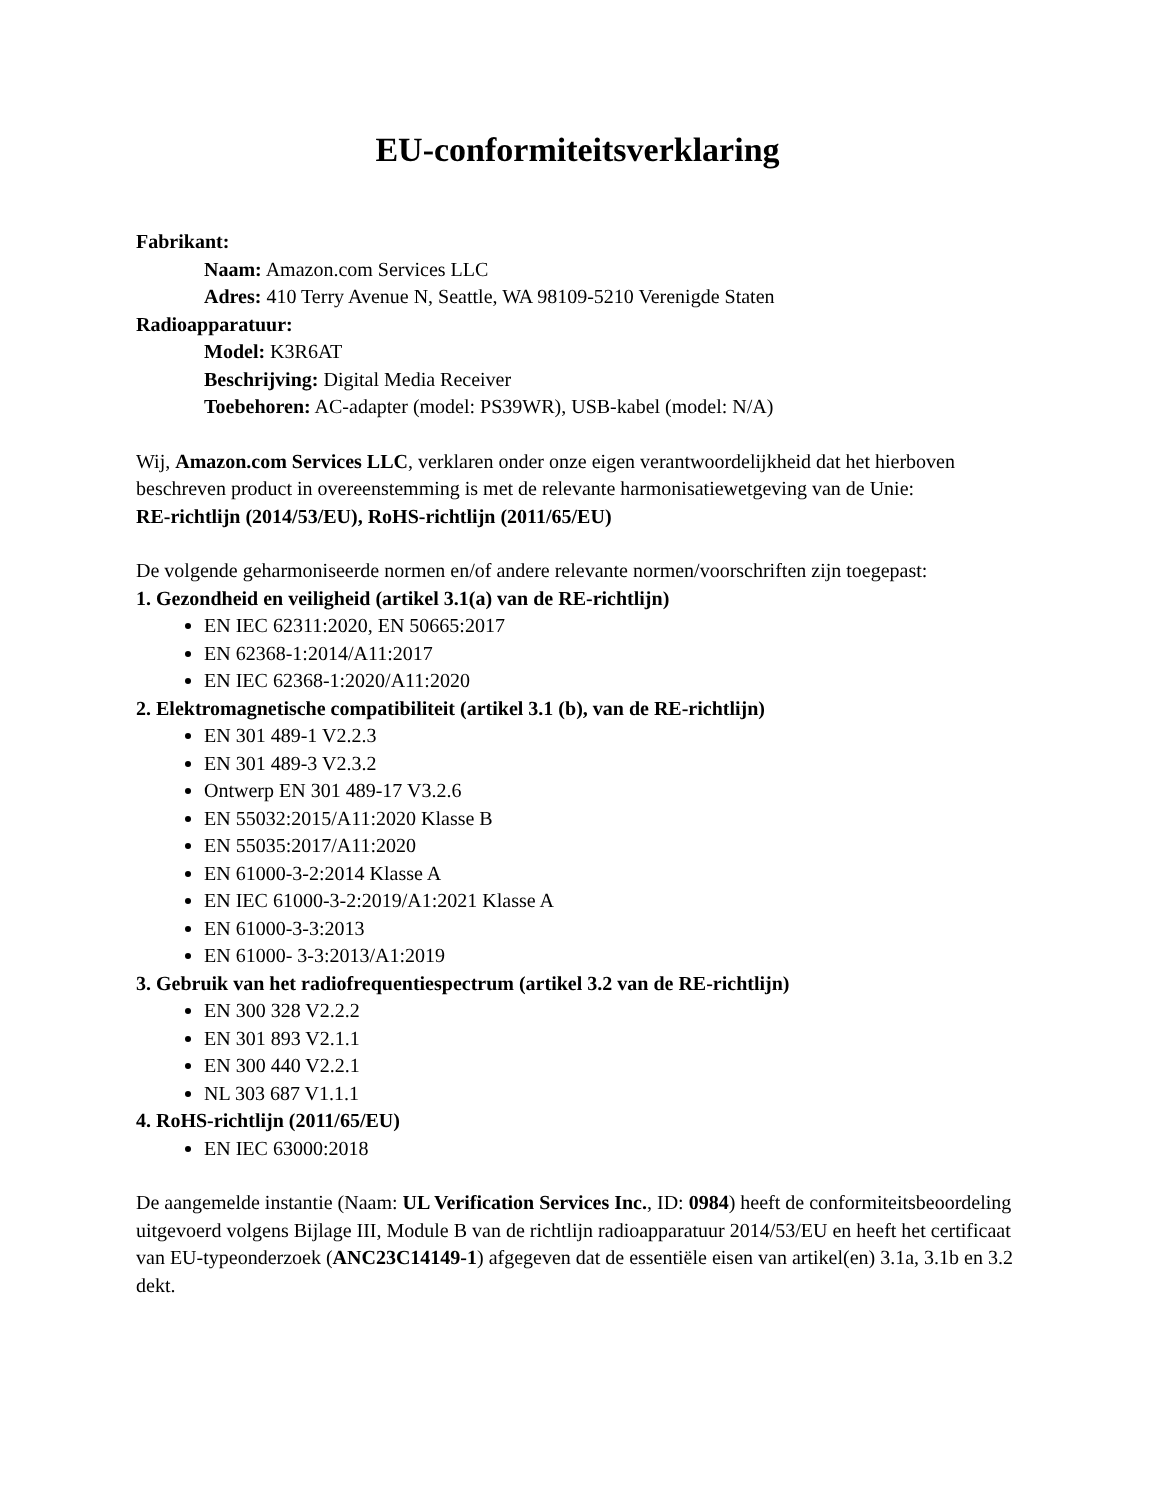EU-conformiteitsverklaring
Fabrikant:
Naam: Amazon.com Services LLC
Adres: 410 Terry Avenue N, Seattle, WA 98109-5210 Verenigde Staten
Radioapparatuur:
Model: K3R6AT
Beschrijving: Digital Media Receiver
Toebehoren: AC-adapter (model: PS39WR), USB-kabel (model: N/A)
Wij, Amazon.com Services LLC, verklaren onder onze eigen verantwoordelijkheid dat het hierboven beschreven product in overeenstemming is met de relevante harmonisatiewetgeving van de Unie:
RE-richtlijn (2014/53/EU), RoHS-richtlijn (2011/65/EU)
De volgende geharmoniseerde normen en/of andere relevante normen/voorschriften zijn toegepast:
1. Gezondheid en veiligheid (artikel 3.1(a) van de RE-richtlijn)
EN IEC 62311:2020, EN 50665:2017
EN 62368-1:2014/A11:2017
EN IEC 62368-1:2020/A11:2020
2. Elektromagnetische compatibiliteit (artikel 3.1 (b), van de RE-richtlijn)
EN 301 489-1 V2.2.3
EN 301 489-3 V2.3.2
Ontwerp EN 301 489-17 V3.2.6
EN 55032:2015/A11:2020 Klasse B
EN 55035:2017/A11:2020
EN 61000-3-2:2014 Klasse A
EN IEC 61000-3-2:2019/A1:2021 Klasse A
EN 61000-3-3:2013
EN 61000- 3-3:2013/A1:2019
3. Gebruik van het radiofrequentiespectrum (artikel 3.2 van de RE-richtlijn)
EN 300 328 V2.2.2
EN 301 893 V2.1.1
EN 300 440 V2.2.1
NL 303 687 V1.1.1
4. RoHS-richtlijn (2011/65/EU)
EN IEC 63000:2018
De aangemelde instantie (Naam: UL Verification Services Inc., ID: 0984) heeft de conformiteitsbeoordeling uitgevoerd volgens Bijlage III, Module B van de richtlijn radioapparatuur 2014/53/EU en heeft het certificaat van EU-typeonderzoek (ANC23C14149-1) afgegeven dat de essentiële eisen van artikel(en) 3.1a, 3.1b en 3.2 dekt.